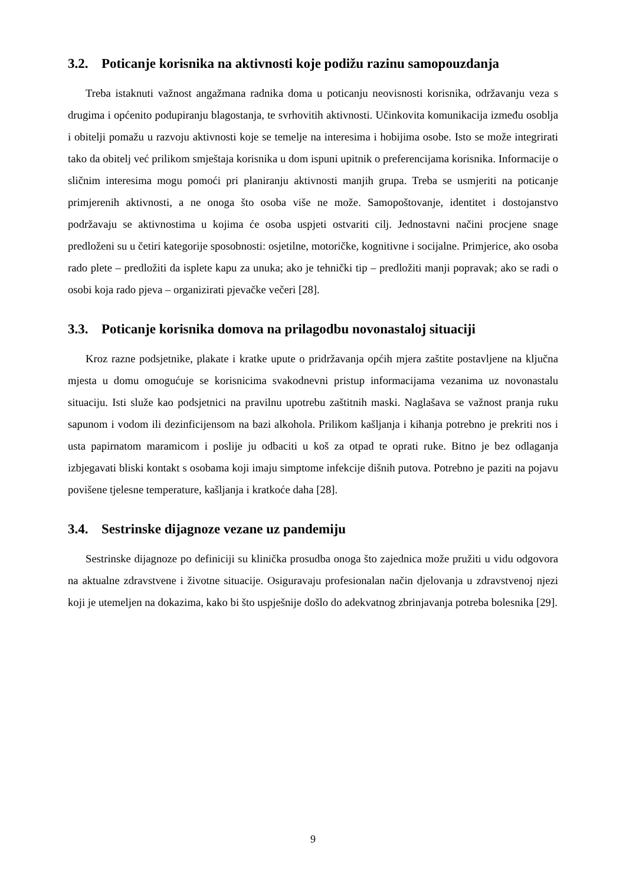3.2. Poticanje korisnika na aktivnosti koje podižu razinu samopouzdanja
Treba istaknuti važnost angažmana radnika doma u poticanju neovisnosti korisnika, održavanju veza s drugima i općenito podupiranju blagostanja, te svrhovitih aktivnosti. Učinkovita komunikacija između osoblja i obitelji pomažu u razvoju aktivnosti koje se temelje na interesima i hobijima osobe. Isto se može integrirati tako da obitelj već prilikom smještaja korisnika u dom ispuni upitnik o preferencijama korisnika. Informacije o sličnim interesima mogu pomoći pri planiranju aktivnosti manjih grupa. Treba se usmjeriti na poticanje primjerenih aktivnosti, a ne onoga što osoba više ne može. Samopoštovanje, identitet i dostojanstvo podržavaju se aktivnostima u kojima će osoba uspjeti ostvariti cilj. Jednostavni načini procjene snage predloženi su u četiri kategorije sposobnosti: osjetilne, motoričke, kognitivne i socijalne. Primjerice, ako osoba rado plete – predložiti da isplete kapu za unuka; ako je tehnički tip – predložiti manji popravak; ako se radi o osobi koja rado pjeva – organizirati pjevačke večeri [28].
3.3. Poticanje korisnika domova na prilagodbu novonastaloj situaciji
Kroz razne podsjetnike, plakate i kratke upute o pridržavanja općih mjera zaštite postavljene na ključna mjesta u domu omogućuje se korisnicima svakodnevni pristup informacijama vezanima uz novonastalu situaciju. Isti služe kao podsjetnici na pravilnu upotrebu zaštitnih maski. Naglašava se važnost pranja ruku sapunom i vodom ili dezinficijensom na bazi alkohola. Prilikom kašljanja i kihanja potrebno je prekriti nos i usta papirnatom maramicom i poslije ju odbaciti u koš za otpad te oprati ruke. Bitno je bez odlaganja izbjegavati bliski kontakt s osobama koji imaju simptome infekcije dišnih putova. Potrebno je paziti na pojavu povišene tjelesne temperature, kašljanja i kratkoće daha [28].
3.4. Sestrinske dijagnoze vezane uz pandemiju
Sestrinske dijagnoze po definiciji su klinička prosudba onoga što zajednica može pružiti u vidu odgovora na aktualne zdravstvene i životne situacije. Osiguravaju profesionalan način djelovanja u zdravstvenoj njezi koji je utemeljen na dokazima, kako bi što uspješnije došlo do adekvatnog zbrinjavanja potreba bolesnika [29].
9